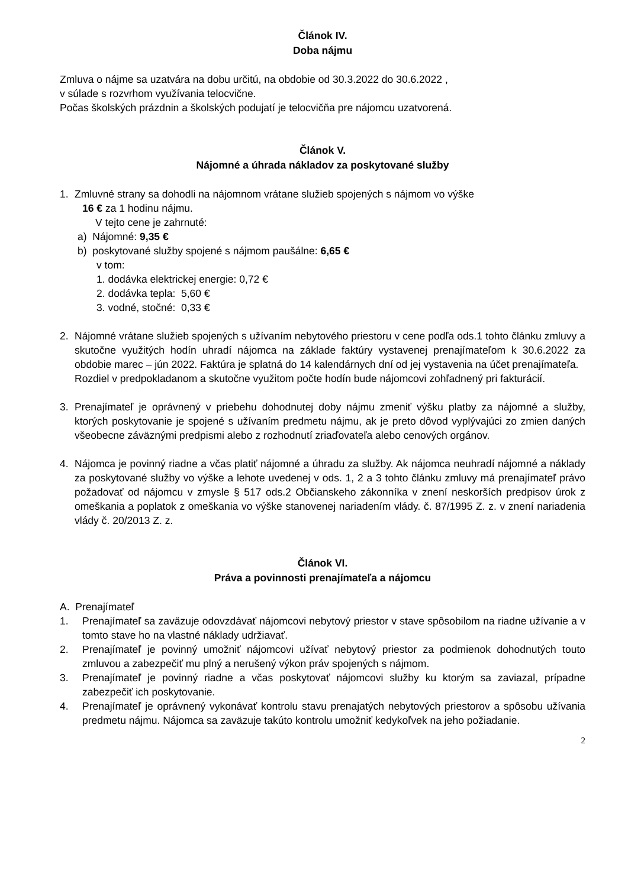Článok IV.
Doba nájmu
Zmluva o nájme sa uzatvára na dobu určitú, na obdobie od 30.3.2022 do 30.6.2022 ,
v súlade s rozvrhom využívania telocvične.
Počas školských prázdnin a školských podujatí je telocvičňa pre nájomcu uzatvorená.
Článok V.
Nájomné a úhrada nákladov za poskytované služby
1. Zmluvné strany sa dohodli na nájomnom vrátane služieb spojených s nájmom vo výške
16 € za 1 hodinu nájmu.
V tejto cene je zahrnuté:
a) Nájomné: 9,35 €
b) poskytované služby spojené s nájmom paušálne: 6,65 €
v tom:
1. dodávka elektrickej energie: 0,72 €
2. dodávka tepla: 5,60 €
3. vodné, stočné: 0,33 €
2. Nájomné vrátane služieb spojených s užívaním nebytového priestoru v cene podľa ods.1 tohto článku zmluvy a skutočne využitých hodín uhradí nájomca na základe faktúry vystavenej prenajímateľom k 30.6.2022 za obdobie marec – jún 2022. Faktúra je splatná do 14 kalendárnych dní od jej vystavenia na účet prenajímateľa.
Rozdiel v predpokladanom a skutočne využitom počte hodín bude nájomcovi zohľadnený pri fakturácií.
3. Prenajímateľ je oprávnený v priebehu dohodnutej doby nájmu zmeniť výšku platby za nájomné a služby, ktorých poskytovanie je spojené s užívaním predmetu nájmu, ak je preto dôvod vyplývajúci zo zmien daných všeobecne záväznými predpismi alebo z rozhodnutí zriaďovateľa alebo cenových orgánov.
4. Nájomca je povinný riadne a včas platiť nájomné a úhradu za služby. Ak nájomca neuhradí nájomné a náklady za poskytované služby vo výške a lehote uvedenej v ods. 1, 2 a 3 tohto článku zmluvy má prenajímateľ právo požadovať od nájomcu v zmysle § 517 ods.2 Občianskeho zákonníka v znení neskorších predpisov úrok z omeškania a poplatok z omeškania vo výške stanovenej nariadením vlády. č. 87/1995 Z. z. v znení nariadenia vlády č. 20/2013 Z. z.
Článok VI.
Práva a povinnosti prenajímateľa a nájomcu
A. Prenajímateľ
1. Prenajímateľ sa zaväzuje odovzdávať nájomcovi nebytový priestor v stave spôsobilom na riadne užívanie a v tomto stave ho na vlastné náklady udržiavať.
2. Prenajímateľ je povinný umožniť nájomcovi užívať nebytový priestor za podmienok dohodnutých touto zmluvou a zabezpečiť mu plný a nerušený výkon práv spojených s nájmom.
3. Prenajímateľ je povinný riadne a včas poskytovať nájomcovi služby ku ktorým sa zaviazal, prípadne zabezpečiť ich poskytovanie.
4. Prenajímateľ je oprávnený vykonávať kontrolu stavu prenajatých nebytových priestorov a spôsobu užívania predmetu nájmu. Nájomca sa zaväzuje takúto kontrolu umožniť kedykoľvek na jeho požiadanie.
2